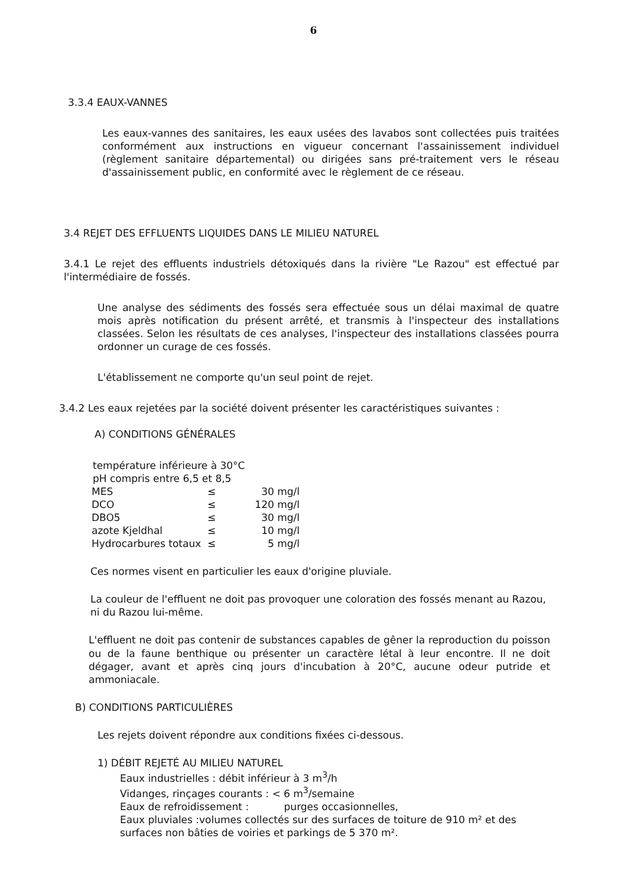6
3.3.4 EAUX-VANNES
Les eaux-vannes des sanitaires, les eaux usées des lavabos sont collectées puis traitées conformément aux instructions en vigueur concernant l'assainissement individuel (règlement sanitaire départemental) ou dirigées sans pré-traitement vers le réseau d'assainissement public, en conformité avec le règlement de ce réseau.
3.4 REJET DES EFFLUENTS LIQUIDES DANS LE MILIEU NATUREL
3.4.1 Le rejet des effluents industriels détoxiqués dans la rivière "Le Razou" est effectué par l'intermédiaire de fossés.
Une analyse des sédiments des fossés sera effectuée sous un délai maximal de quatre mois après notification du présent arrêté, et transmis à l'inspecteur des installations classées. Selon les résultats de ces analyses, l'inspecteur des installations classées pourra ordonner un curage de ces fossés.
L'établissement ne comporte qu'un seul point de rejet.
3.4.2 Les eaux rejetées par la société doivent présenter les caractéristiques suivantes :
A) CONDITIONS GÉNÉRALES
température inférieure à 30°C
pH compris entre 6,5 et 8,5
| MES | ≤ | 30 mg/l |
| DCO | ≤ | 120 mg/l |
| DBO5 | ≤ | 30 mg/l |
| azote Kjeldhal | ≤ | 10 mg/l |
| Hydrocarbures totaux | ≤ | 5 mg/l |
Ces normes visent en particulier les eaux d'origine pluviale.
La couleur de l'effluent ne doit pas provoquer une coloration des fossés menant au Razou, ni du Razou lui-même.
L'effluent ne doit pas contenir de substances capables de gêner la reproduction du poisson ou de la faune benthique ou présenter un caractère létal à leur encontre. Il ne doit dégager, avant et après cinq jours d'incubation à 20°C, aucune odeur putride et ammoniacale.
B) CONDITIONS PARTICULIÈRES
Les rejets doivent répondre aux conditions fixées ci-dessous.
1) DÉBIT REJETÉ AU MILIEU NATUREL
Eaux industrielles : débit inférieur à 3 m<sup>3</sup>/h
Vidanges, rinçages courants : < 6 m<sup>3</sup>/semaine
Eaux de refroidissement : purges occasionnelles,
Eaux pluviales :volumes collectés sur des surfaces de toiture de 910 m² et des surfaces non bâties de voiries et parkings de 5 370 m².